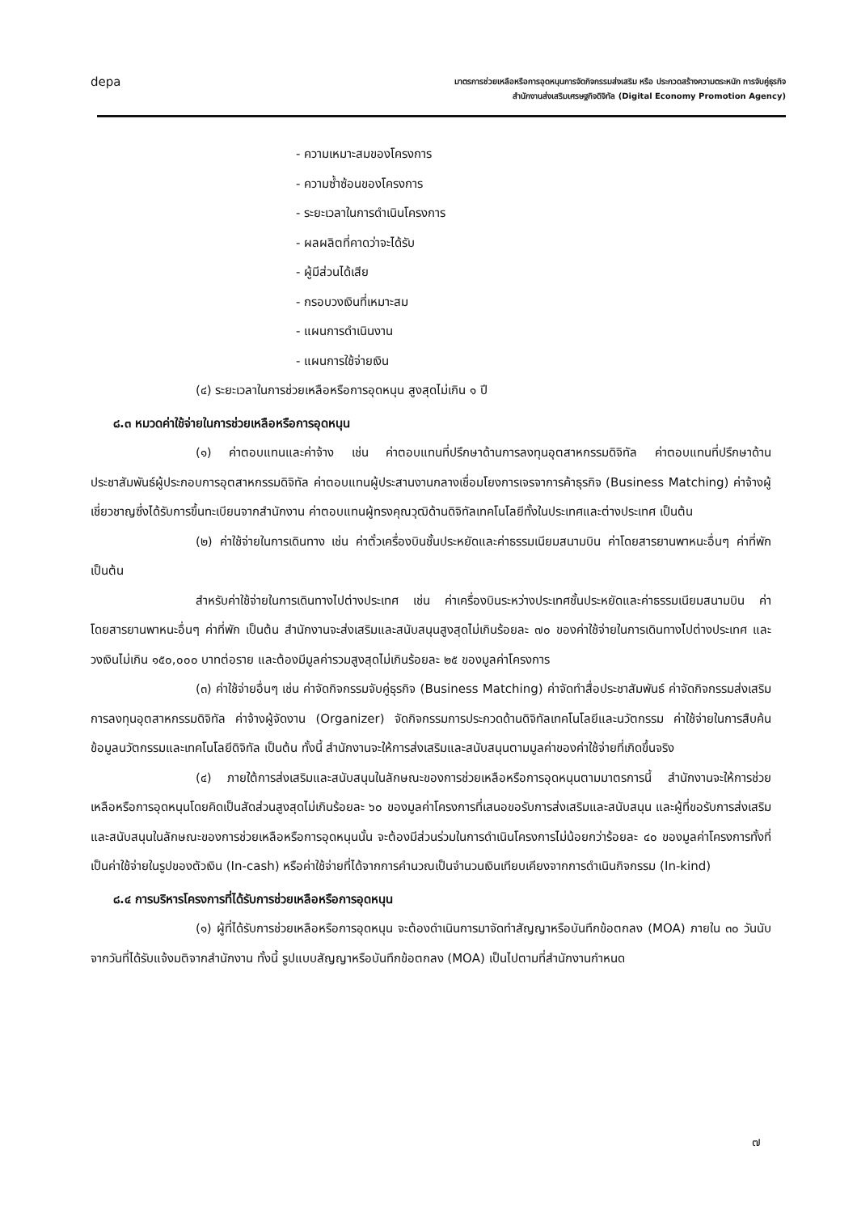depa
มาตรการช่วยเหลือหรือการอุดหนุนการจัดกิจกรรมส่งเสริม หรือ ประกวดสร้างความตระหนัก การจับคู่ธุรกิจ
สำนักงานส่งเสริมเศรษฐกิจดิจิทัล (Digital Economy Promotion Agency)
- ความเหมาะสมของโครงการ
- ความซ้ำซ้อนของโครงการ
- ระยะเวลาในการดำเนินโครงการ
- ผลผลิตที่คาดว่าจะได้รับ
- ผู้มีส่วนได้เสีย
- กรอบวงเงินที่เหมาะสม
- แผนการดำเนินงาน
- แผนการใช้จ่ายเงิน
(๔) ระยะเวลาในการช่วยเหลือหรือการอุดหนุน สูงสุดไม่เกิน ๑ ปี
๘.๓ หมวดค่าใช้จ่ายในการช่วยเหลือหรือการอุดหนุน
(๑) ค่าตอบแทนและค่าจ้าง เช่น ค่าตอบแทนที่ปรึกษาด้านการลงทุนอุตสาหกรรมดิจิทัล ค่าตอบแทนที่ปรึกษาด้านประชาสัมพันธ์ผู้ประกอบการอุตสาหกรรมดิจิทัล ค่าตอบแทนผู้ประสานงานกลางเชื่อมโยงการเจรจาการค้าธุรกิจ (Business Matching) ค่าจ้างผู้เชี่ยวชาญซึ่งได้รับการขึ้นทะเบียนจากสำนักงาน ค่าตอบแทนผู้ทรงคุณวุฒิด้านดิจิทัลเทคโนโลยีทั้งในประเทศและต่างประเทศ เป็นต้น
(๒) ค่าใช้จ่ายในการเดินทาง เช่น ค่าตั๋วเครื่องบินชั้นประหยัดและค่าธรรมเนียมสนามบิน ค่าโดยสารยานพาหนะอื่นๆ ค่าที่พัก เป็นต้น
สำหรับค่าใช้จ่ายในการเดินทางไปต่างประเทศ เช่น ค่าเครื่องบินระหว่างประเทศชั้นประหยัดและค่าธรรมเนียมสนามบิน ค่าโดยสารยานพาหนะอื่นๆ ค่าที่พัก เป็นต้น สำนักงานจะส่งเสริมและสนับสนุนสูงสุดไม่เกินร้อยละ ๗๐ ของค่าใช้จ่ายในการเดินทางไปต่างประเทศ และวงเงินไม่เกิน ๑๕๐,๐๐๐ บาทต่อราย และต้องมีมูลค่ารวมสูงสุดไม่เกินร้อยละ ๒๕ ของมูลค่าโครงการ
(๓) ค่าใช้จ่ายอื่นๆ เช่น ค่าจัดกิจกรรมจับคู่ธุรกิจ (Business Matching) ค่าจัดทำสื่อประชาสัมพันธ์ ค่าจัดกิจกรรมส่งเสริมการลงทุนอุตสาหกรรมดิจิทัล ค่าจ้างผู้จัดงาน (Organizer) จัดกิจกรรมการประกวดด้านดิจิทัลเทคโนโลยีและนวัตกรรม ค่าใช้จ่ายในการสืบค้นข้อมูลนวัตกรรมและเทคโนโลยีดิจิทัล เป็นต้น ทั้งนี้ สำนักงานจะให้การส่งเสริมและสนับสนุนตามมูลค่าของค่าใช้จ่ายที่เกิดขึ้นจริง
(๔) ภายใต้การส่งเสริมและสนับสนุนในลักษณะของการช่วยเหลือหรือการอุดหนุนตามมาตรการนี้ สำนักงานจะให้การช่วยเหลือหรือการอุดหนุนโดยคิดเป็นสัดส่วนสูงสุดไม่เกินร้อยละ ๖๐ ของมูลค่าโครงการที่เสนอขอรับการส่งเสริมและสนับสนุน และผู้ที่ขอรับการส่งเสริมและสนับสนุนในลักษณะของการช่วยเหลือหรือการอุดหนุนนั้น จะต้องมีส่วนร่วมในการดำเนินโครงการไม่น้อยกว่าร้อยละ ๔๐ ของมูลค่าโครงการทั้งที่เป็นค่าใช้จ่ายในรูปของตัวเงิน (In-cash) หรือค่าใช้จ่ายที่ได้จากการคำนวณเป็นจำนวนเงินเทียบเคียงจากการดำเนินกิจกรรม (In-kind)
๘.๔ การบริหารโครงการที่ได้รับการช่วยเหลือหรือการอุดหนุน
(๑) ผู้ที่ได้รับการช่วยเหลือหรือการอุดหนุน จะต้องดำเนินการมาจัดทำสัญญาหรือบันทึกข้อตกลง (MOA) ภายใน ๓๐ วันนับจากวันที่ได้รับแจ้งมติจากสำนักงาน ทั้งนี้ รูปแบบสัญญาหรือบันทึกข้อตกลง (MOA) เป็นไปตามที่สำนักงานกำหนด
๗